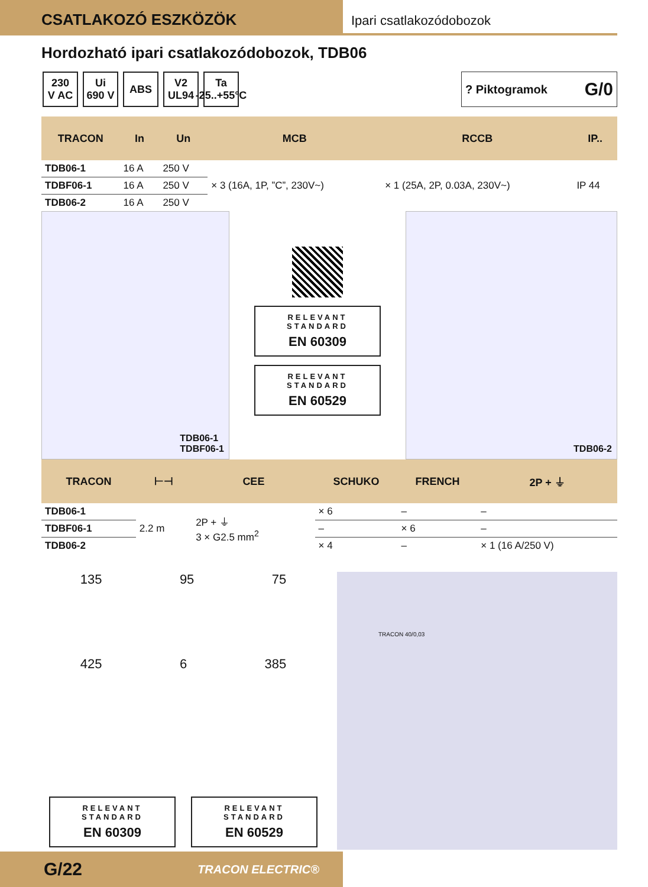CSATLAKOZÓ ESZKÖZÖK
Ipari csatlakozódobozok
Hordozható ipari csatlakozódobozok, TDB06
230
V AC
Ui
690 V
ABS
V2
UL94
Ta
-25..+55°C
? Piktogramok G/0
| TRACON | In | Un | MCB | RCCB | IP.. |
| --- | --- | --- | --- | --- | --- |
| TDB06-1 | 16 A | 250 V | × 3 (16A, 1P, ”C”, 230V~) | × 1 (25A, 2P, 0.03A, 230V~) | IP 44 |
| TDBF06-1 | 16 A | 250 V | | | |
| TDB06-2 | 16 A | 250 V | | | |
TDB06-1
TDBF06-1
RELEVANT STANDARD
EN 60309
RELEVANT STANDARD
EN 60529
TDB06-2
| TRACON | ⊢⊣ | CEE | SCHUKO | FRENCH | 2P + ⏚ |
| --- | --- | --- | --- | --- | --- |
| TDB06-1 | 2.2 m | 2P + ⏚ 3 × G2.5 mm<sup>2</sup> | × 6 | – | – |
| TDBF06-1 | | | – | × 6 | – |
| TDB06-2 | | | × 4 | – | × 1 (16 A/250 V) |
135 95 75
425 6 385
RELEVANT STANDARD
EN 60309
RELEVANT STANDARD
EN 60529
TRACON 40/0,03
G/22 TRACON ELECTRIC®